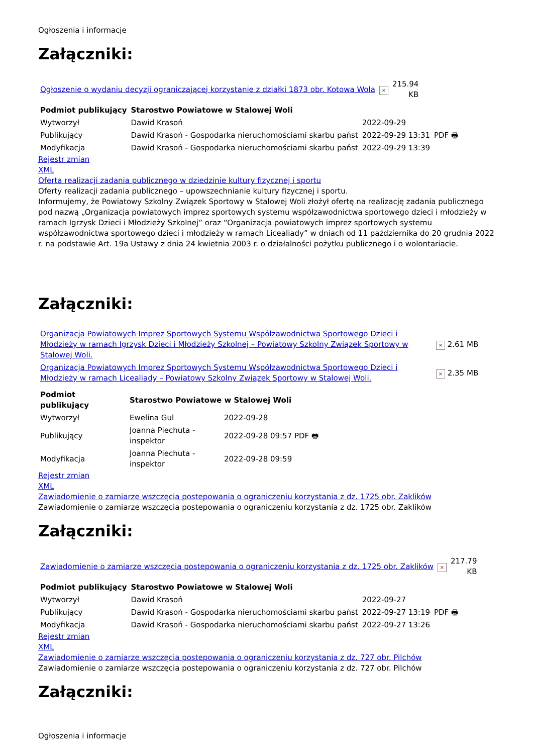Ogłoszenia i informacje
Załączniki:
| Ogłoszenie o wydaniu decyzji ograniczającej korzystanie z działki 1873 obr. Kotowa Wola | × | 215.94 KB |
| Podmiot publikujący | Starostwo Powiatowe w Stalowej Woli | | |
| --- | --- | --- | --- |
| Wytworzył | Dawid Krasoń | 2022-09-29 | PDF 🖶 |
| Publikujący | Dawid Krasoń - Gospodarka nieruchomościami skarbu państ | 2022-09-29 13:31 | |
| Modyfikacja | Dawid Krasoń - Gospodarka nieruchomościami skarbu państ | 2022-09-29 13:39 | |
Rejestr zmian
XML
Oferta realizacji zadania publicznego w dziedzinie kultury fizycznej i sportu
Oferty realizacji zadania publicznego – upowszechnianie kultury fizycznej i sportu.
Informujemy, że Powiatowy Szkolny Związek Sportowy w Stalowej Woli złożył ofertę na realizację zadania publicznego pod nazwą „Organizacja powiatowych imprez sportowych systemu współzawodnictwa sportowego dzieci i młodzieży w ramach Igrzysk Dzieci i Młodzieży Szkolnej” oraz “Organizacja powiatowych imprez sportowych systemu współzawodnictwa sportowego dzieci i młodzieży w ramach Licealiady” w dniach od 11 października do 20 grudnia 2022 r. na podstawie Art. 19a Ustawy z dnia 24 kwietnia 2003 r. o działalności pożytku publicznego i o wolontariacie.
Załączniki:
| Organizacja Powiatowych Imprez Sportowych Systemu Współzawodnictwa Sportowego Dzieci i Młodzieży w ramach Igrzysk Dzieci i Młodzieży Szkolnej – Powiatowy Szkolny Związek Sportowy w Stalowej Woli. | × 2.61 MB |
| Organizacja Powiatowych Imprez Sportowych Systemu Współzawodnictwa Sportowego Dzieci i Młodzieży w ramach Licealiady – Powiatowy Szkolny Związek Sportowy w Stalowej Woli. | × 2.35 MB |
| Podmiot publikujący | Starostwo Powiatowe w Stalowej Woli | |
| --- | --- | --- |
| Wytworzył | Ewelina Gul | 2022-09-28 |
| Publikujący | Joanna Piechuta - inspektor | 2022-09-28 09:57 PDF 🖶 |
| Modyfikacja | Joanna Piechuta - inspektor | 2022-09-28 09:59 |
Rejestr zmian
XML
Zawiadomienie o zamiarze wszczęcia postepowania o ograniczeniu korzystania z dz. 1725 obr. Zaklików
Zawiadomienie o zamiarze wszczęcia postepowania o ograniczeniu korzystania z dz. 1725 obr. Zaklików
Załączniki:
| Zawiadomienie o zamiarze wszczęcia postepowania o ograniczeniu korzystania z dz. 1725 obr. Zaklików | × | 217.79 KB |
| Podmiot publikujący | Starostwo Powiatowe w Stalowej Woli | | |
| --- | --- | --- | --- |
| Wytworzył | Dawid Krasoń | 2022-09-27 | PDF 🖶 |
| Publikujący | Dawid Krasoń - Gospodarka nieruchomościami skarbu państ | 2022-09-27 13:19 | |
| Modyfikacja | Dawid Krasoń - Gospodarka nieruchomościami skarbu państ | 2022-09-27 13:26 | |
Rejestr zmian
XML
Zawiadomienie o zamiarze wszczęcia postepowania o ograniczeniu korzystania z dz. 727 obr. Pilchów
Zawiadomienie o zamiarze wszczęcia postepowania o ograniczeniu korzystania z dz. 727 obr. Pilchów
Załączniki:
Ogłoszenia i informacje